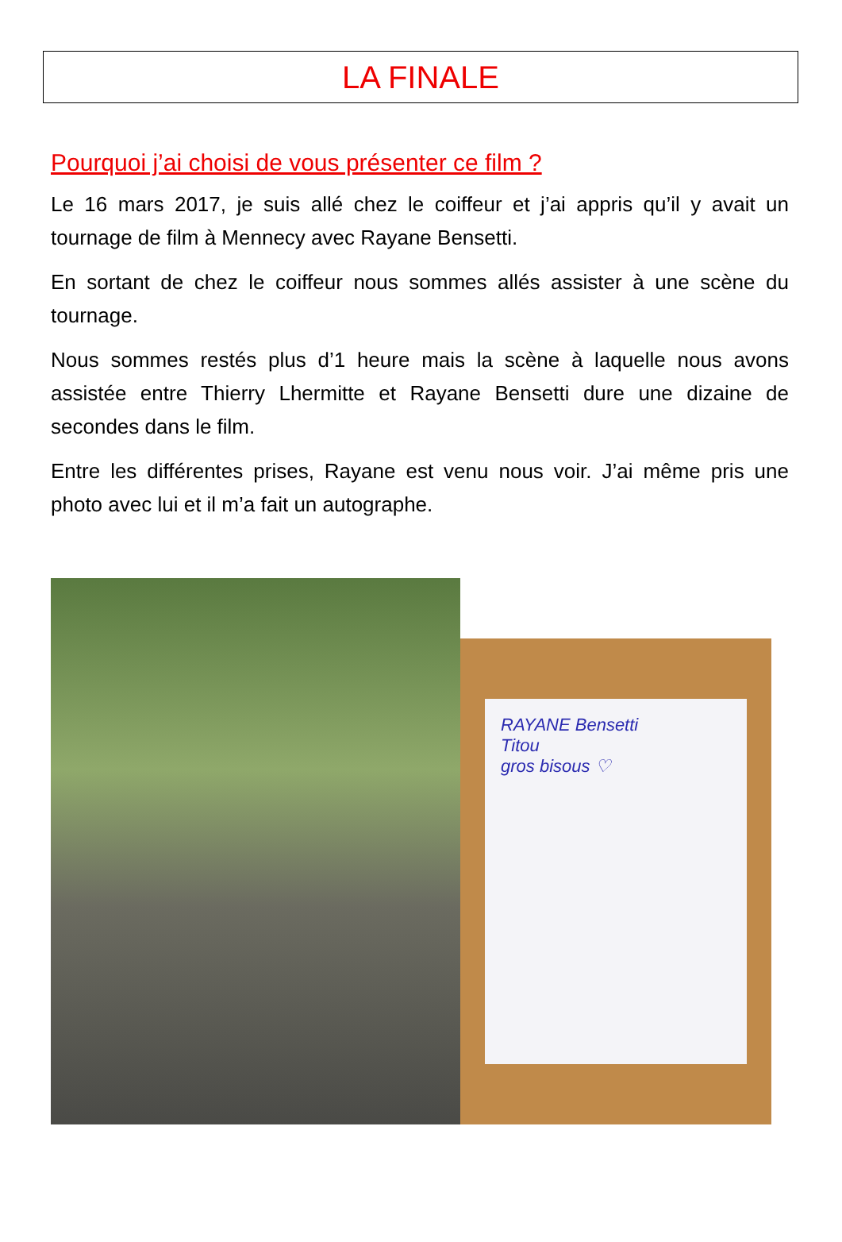LA FINALE
Pourquoi j’ai choisi de vous présenter ce film ?
Le 16 mars 2017, je suis allé chez le coiffeur et j’ai appris qu’il y avait un tournage de film à Mennecy avec Rayane Bensetti.
En sortant de chez le coiffeur nous sommes allés assister à une scène du tournage.
Nous sommes restés plus d’1 heure mais la scène à laquelle nous avons assistée entre Thierry Lhermitte et Rayane Bensetti dure une dizaine de secondes dans le film.
Entre les différentes prises, Rayane est venu nous voir. J’ai même pris une photo avec lui et il m’a fait un autographe.
RAYANE Bensetti
Titou
gros bisous ♡